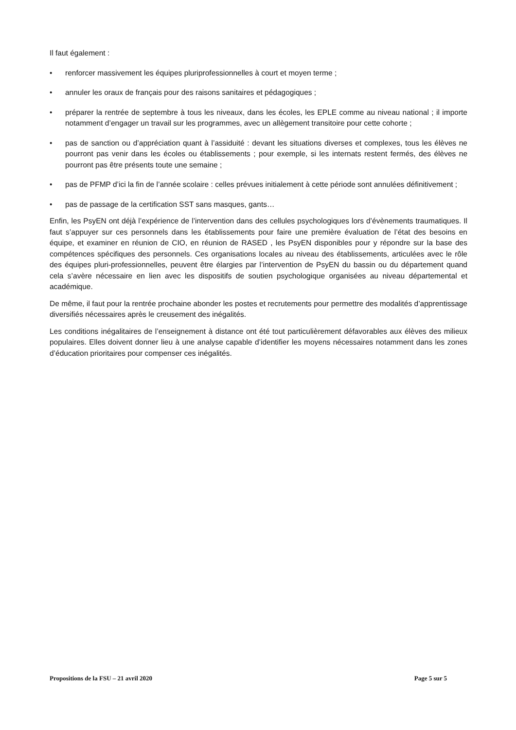Il faut également :
• renforcer massivement les équipes pluriprofessionnelles à court et moyen terme ;
• annuler les oraux de français pour des raisons sanitaires et pédagogiques ;
• préparer la rentrée de septembre à tous les niveaux, dans les écoles, les EPLE comme au niveau national ; il importe notamment d’engager un travail sur les programmes, avec un allègement transitoire pour cette cohorte ;
• pas de sanction ou d’appréciation quant à l’assiduité : devant les situations diverses et complexes, tous les élèves ne pourront pas venir dans les écoles ou établissements ; pour exemple, si les internats restent fermés, des élèves ne pourront pas être présents toute une semaine ;
• pas de PFMP d’ici la fin de l’année scolaire : celles prévues initialement à cette période sont annulées définitivement ;
• pas de passage de la certification SST sans masques, gants…
Enfin, les PsyEN ont déjà l’expérience de l’intervention dans des cellules psychologiques lors d’évènements traumatiques. Il faut s’appuyer sur ces personnels dans les établissements pour faire une première évaluation de l’état des besoins en équipe, et examiner en réunion de CIO, en réunion de RASED , les PsyEN disponibles pour y répondre sur la base des compétences spécifiques des personnels. Ces organisations locales au niveau des établissements, articulées avec le rôle des équipes pluri-professionnelles, peuvent être élargies par l’intervention de PsyEN du bassin ou du département quand cela s’avère nécessaire en lien avec les dispositifs de soutien psychologique organisées au niveau départemental et académique.
De même, il faut pour la rentrée prochaine abonder les postes et recrutements pour permettre des modalités d’apprentissage diversifiés nécessaires après le creusement des inégalités.
Les conditions inégalitaires de l’enseignement à distance ont été tout particulièrement défavorables aux élèves des milieux populaires. Elles doivent donner lieu à une analyse capable d’identifier les moyens nécessaires notamment dans les zones d’éducation prioritaires pour compenser ces inégalités.
Propositions de la FSU – 21 avril 2020 Page 5 sur 5